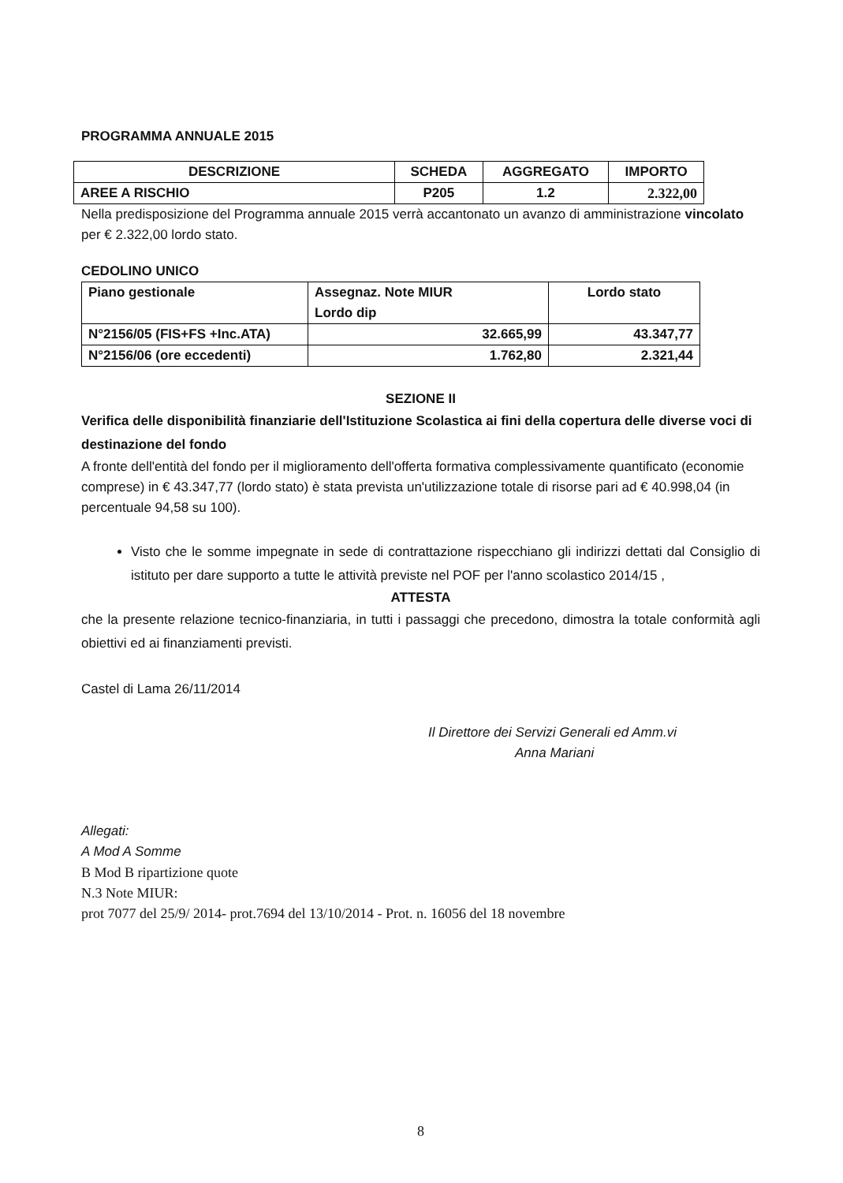PROGRAMMA ANNUALE 2015
| DESCRIZIONE | SCHEDA | AGGREGATO | IMPORTO |
| --- | --- | --- | --- |
| AREE A RISCHIO | P205 | 1.2 | 2.322,00 |
Nella predisposizione del Programma annuale 2015 verrà accantonato un avanzo di amministrazione vincolato per € 2.322,00 lordo stato.
CEDOLINO UNICO
| Piano gestionale | Assegnaz. Note MIUR Lordo dip | Lordo stato |
| N°2156/05 (FIS+FS +Inc.ATA) | 32.665,99 | 43.347,77 |
| N°2156/06 (ore eccedenti) | 1.762,80 | 2.321,44 |
SEZIONE II
Verifica delle disponibilità finanziarie dell'Istituzione Scolastica ai fini della copertura delle diverse voci di destinazione del fondo
A fronte dell'entità del fondo per il miglioramento dell'offerta formativa complessivamente quantificato (economie comprese) in € 43.347,77 (lordo stato) è stata prevista un'utilizzazione totale di risorse pari ad € 40.998,04 (in percentuale 94,58 su 100).
Visto che le somme impegnate in sede di contrattazione rispecchiano gli indirizzi dettati dal Consiglio di istituto per dare supporto a tutte le attività previste nel POF per l'anno scolastico 2014/15 ,
ATTESTA
che la presente relazione tecnico-finanziaria, in tutti i passaggi che precedono, dimostra la totale conformità agli obiettivi ed ai finanziamenti previsti.
Castel di Lama 26/11/2014
Il Direttore dei Servizi Generali ed Amm.vi
Anna Mariani
Allegati:
A Mod A Somme
B Mod B ripartizione quote
N.3 Note MIUR:
prot 7077 del 25/9/ 2014- prot.7694 del 13/10/2014 - Prot. n. 16056 del 18 novembre
8